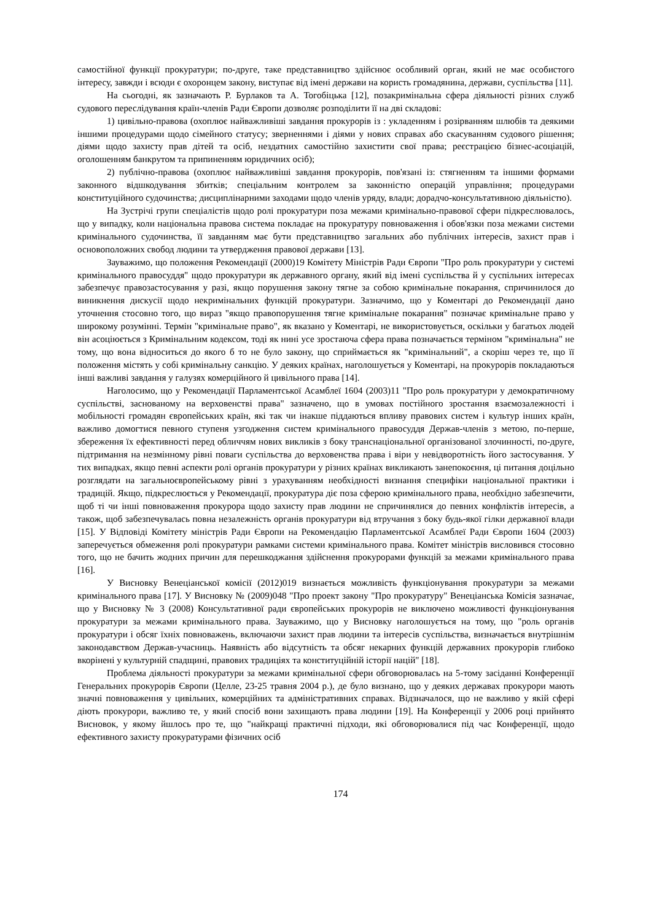самостійної функції прокуратури; по-друге, таке представництво здійснює особливий орган, який не має особистого інтересу, завжди і всюди є охоронцем закону, виступає від імені держави на користь громадянина, держави, суспільства [11].
На сьогодні, як зазначають Р. Бурлаков та А. Тогобіцька [12], позакримінальна сфера діяльності різних служб судового переслідування країн-членів Ради Європи дозволяє розподілити її на дві складові:
1) цивільно-правова (охоплює найважливіші завдання прокурорів із : укладенням і розірванням шлюбів та деякими іншими процедурами щодо сімейного статусу; зверненнями і діями у нових справах або скасуванням судового рішення; діями щодо захисту прав дітей та осіб, нездатних самостійно захистити свої права; реєстрацією бізнес-асоціацій, оголошенням банкрутом та припиненням юридичних осіб);
2) публічно-правова (охоплює найважливіші завдання прокурорів, пов'язані із: стягненням та іншими формами законного відшкодування збитків; спеціальним контролем за законністю операцій управління; процедурами конституційного судочинства; дисциплінарними заходами щодо членів уряду, влади; дорадчо-консультативною діяльністю).
На Зустрічі групи спеціалістів щодо ролі прокуратури поза межами кримінально-правової сфери підкреслювалось, що у випадку, коли національна правова система покладає на прокуратуру повноваження і обов'язки поза межами системи кримінального судочинства, її завданням має бути представництво загальних або публічних інтересів, захист прав і основоположних свобод людини та утвердження правової держави [13].
Зауважимо, що положення Рекомендації (2000)19 Комітету Міністрів Ради Європи "Про роль прокуратури у системі кримінального правосуддя" щодо прокуратури як державного органу, який від імені суспільства й у суспільних інтересах забезпечує правозастосування у разі, якщо порушення закону тягне за собою кримінальне покарання, спричинилося до виникнення дискусії щодо некримінальних функцій прокуратури. Зазначимо, що у Коментарі до Рекомендації дано уточнення стосовно того, що вираз "якщо правопорушення тягне кримінальне покарання" позначає кримінальне право у широкому розумінні. Термін "кримінальне право", як вказано у Коментарі, не використовується, оскільки у багатьох людей він асоціюється з Кримінальним кодексом, тоді як нині усе зростаюча сфера права позначається терміном "кримінальна" не тому, що вона відноситься до якого б то не було закону, що сприймається як "кримінальний", а скоріш через те, що її положення містять у собі кримінальну санкцію. У деяких країнах, наголошується у Коментарі, на прокурорів покладаються інші важливі завдання у галузях комерційного й цивільного права [14].
Наголосимо, що у Рекомендації Парламентської Асамблеї 1604 (2003)11 "Про роль прокуратури у демократичному суспільстві, заснованому на верховенстві права" зазначено, що в умовах постійного зростання взаємозалежності і мобільності громадян європейських країн, які так чи інакше піддаються впливу правових систем і культур інших країн, важливо домогтися певного ступеня узгодження систем кримінального правосуддя Держав-членів з метою, по-перше, збереження їх ефективності перед обличчям нових викликів з боку транснаціональної організованої злочинності, по-друге, підтримання на незмінному рівні поваги суспільства до верховенства права і віри у невідворотність його застосування. У тих випадках, якщо певні аспекти ролі органів прокуратури у різних країнах викликають занепокоєння, ці питання доцільно розглядати на загальноєвропейському рівні з урахуванням необхідності визнання специфіки національної практики і традицій. Якщо, підкреслюється у Рекомендації, прокуратура діє поза сферою кримінального права, необхідно забезпечити, щоб ті чи інші повноваження прокурора щодо захисту прав людини не спричинялися до певних конфліктів інтересів, а також, щоб забезпечувалась повна незалежність органів прокуратури від втручання з боку будь-якої гілки державної влади [15]. У Відповіді Комітету міністрів Ради Європи на Рекомендацію Парламентської Асамблеї Ради Європи 1604 (2003) заперечується обмеження ролі прокуратури рамками системи кримінального права. Комітет міністрів висловився стосовно того, що не бачить жодних причин для перешкоджання здійснення прокурорами функцій за межами кримінального права [16].
У Висновку Венеціанської комісії (2012)019 визнається можливість функціонування прокуратури за межами кримінального права [17]. У Висновку № (2009)048 "Про проект закону "Про прокуратуру" Венеціанська Комісія зазначає, що у Висновку № 3 (2008) Консультативної ради європейських прокурорів не виключено можливості функціонування прокуратури за межами кримінального права. Зауважимо, що у Висновку наголошується на тому, що "роль органів прокуратури і обсяг їхніх повноважень, включаючи захист прав людини та інтересів суспільства, визначається внутрішнім законодавством Держав-учасниць. Наявність або відсутність та обсяг некарних функцій державних прокурорів глибоко вкорінені у культурній спадщині, правових традиціях та конституційній історії націй" [18].
Проблема діяльності прокуратури за межами кримінальної сфери обговорювалась на 5-тому засіданні Конференції Генеральних прокурорів Європи (Целле, 23-25 травня 2004 р.), де було визнано, що у деяких державах прокурори мають значні повноваження у цивільних, комерційних та адміністративних справах. Відзначалося, що не важливо у якій сфері діють прокурори, важливо те, у який спосіб вони захищають права людини [19]. На Конференції у 2006 році прийнято Висновок, у якому йшлось про те, що "найкращі практичні підходи, які обговорювалися під час Конференції, щодо ефективного захисту прокуратурами фізичних осіб
174